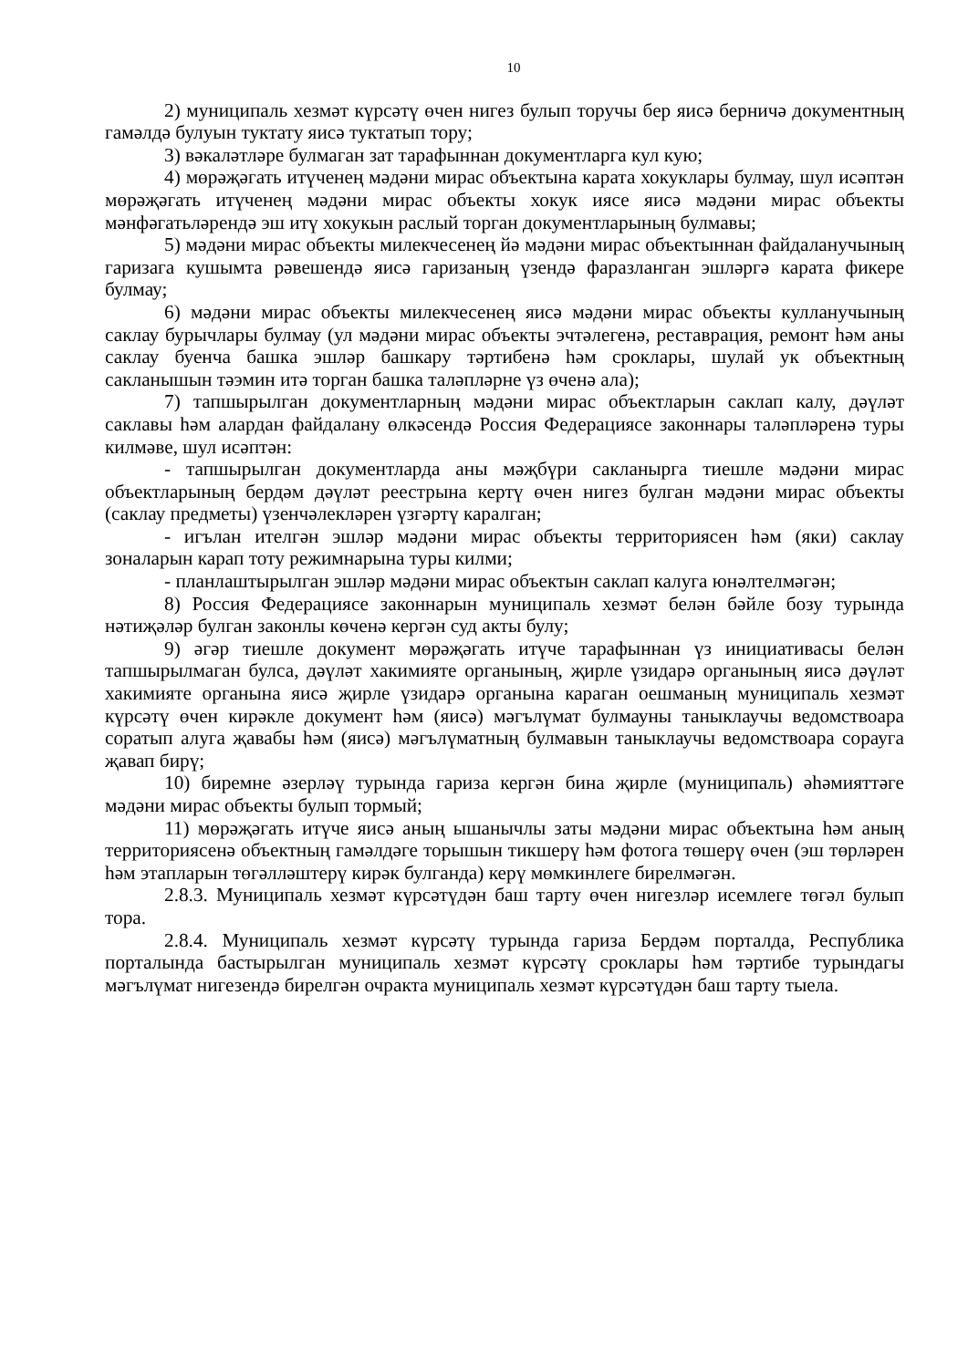10
2) муниципаль хезмәт күрсәтү өчен нигез булып торучы бер яисә берничә документның гамәлдә булуын туктату яисә туктатып тору;
3) вәкаләтләре булмаган зат тарафыннан документларга кул кую;
4) мөрәҗәгать итүченең мәдәни мирас объектына карата хокуклары булмау, шул исәптән мөрәҗәгать итүченең мәдәни мирас объекты хокук иясе яисә мәдәни мирас объекты мәнфәгатьләрендә эш итү хокукын раслый торган документларының булмавы;
5) мәдәни мирас объекты милекчесенең йә мәдәни мирас объектыннан файдаланучының гаризага кушымта рәвешендә яисә гаризаның үзендә фаразланган эшләргә карата фикере булмау;
6) мәдәни мирас объекты милекчесенең яисә мәдәни мирас объекты кулланучының саклау бурычлары булмау (ул мәдәни мирас объекты эчтәлегенә, реставрация, ремонт һәм аны саклау буенча башка эшләр башкару тәртибенә һәм сроклары, шулай ук объектның сакланышын тәэмин итә торган башка таләпләрне үз өченә ала);
7) тапшырылган документларның мәдәни мирас объектларын саклап калу, дәүләт саклавы һәм алардан файдалану өлкәсендә Россия Федерациясе законнары таләпләренә туры килмәве, шул исәптән:
- тапшырылган документларда аны мәҗбүри сакланырга тиешле мәдәни мирас объектларының бердәм дәүләт реестрына кертү өчен нигез булган мәдәни мирас объекты (саклау предметы) үзенчәлекләрен үзгәртү каралган;
- игълан ителгән эшләр мәдәни мирас объекты территориясен һәм (яки) саклау зоналарын карап тоту режимнарына туры килми;
- планлаштырылган эшләр мәдәни мирас объектын саклап калуга юнәлтелмәгән;
8) Россия Федерациясе законнарын муниципаль хезмәт белән бәйле бозу турында нәтиҗәләр булган законлы көченә кергән суд акты булу;
9) әгәр тиешле документ мөрәҗәгать итүче тарафыннан үз инициативасы белән тапшырылмаган булса, дәүләт хакимияте органының, җирле үзидарә органының яисә дәүләт хакимияте органына яисә җирле үзидарә органына караган оешманың муниципаль хезмәт күрсәтү өчен кирәкле документ һәм (яисә) мәгълүмат булмауны таныклаучы ведомствоара соратып алуга җавабы һәм (яисә) мәгълүматның булмавын таныклаучы ведомствоара сорауга җавап бирү;
10) биремне әзерләү турында гариза кергән бина җирле (муниципаль) әһәмияттәге мәдәни мирас объекты булып тормый;
11) мөрәҗәгать итүче яисә аның ышанычлы заты мәдәни мирас объектына һәм аның территориясенә объектның гамәлдәге торышын тикшерү һәм фотога төшерү өчен (эш төрләрен һәм этапларын төгәлләштерү кирәк булганда) керү мөмкинлеге бирелмәгән.
2.8.3. Муниципаль хезмәт күрсәтүдән баш тарту өчен нигезләр исемлеге төгәл булып тора.
2.8.4. Муниципаль хезмәт күрсәтү турында гариза Бердәм порталда, Республика порталында бастырылган муниципаль хезмәт күрсәтү сроклары һәм тәртибе турындагы мәгълүмат нигезендә бирелгән очракта муниципаль хезмәт күрсәтүдән баш тарту тыела.